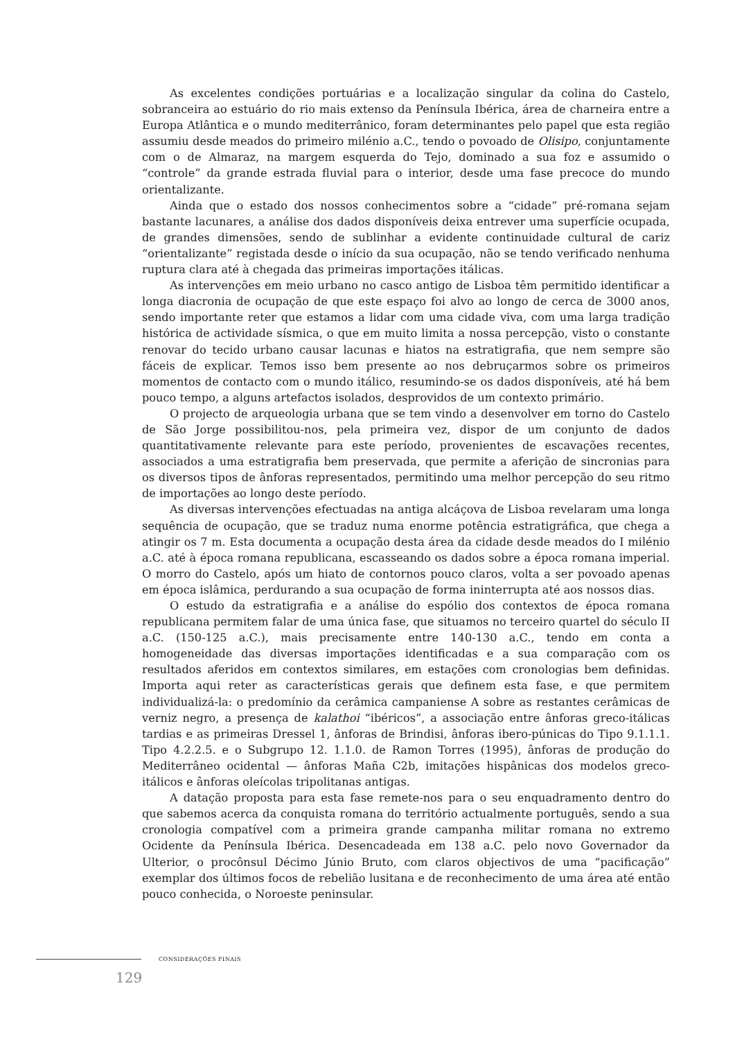As excelentes condições portuárias e a localização singular da colina do Castelo, sobranceira ao estuário do rio mais extenso da Península Ibérica, área de charneira entre a Europa Atlântica e o mundo mediterrânico, foram determinantes pelo papel que esta região assumiu desde meados do primeiro milénio a.C., tendo o povoado de Olisipo, conjuntamente com o de Almaraz, na margem esquerda do Tejo, dominado a sua foz e assumido o “controle” da grande estrada fluvial para o interior, desde uma fase precoce do mundo orientalizante.
Ainda que o estado dos nossos conhecimentos sobre a “cidade” pré-romana sejam bastante lacunares, a análise dos dados disponíveis deixa entrever uma superfície ocupada, de grandes dimensões, sendo de sublinhar a evidente continuidade cultural de cariz “orientalizante” registada desde o início da sua ocupação, não se tendo verificado nenhuma ruptura clara até à chegada das primeiras importações itálicas.
As intervenções em meio urbano no casco antigo de Lisboa têm permitido identificar a longa diacronia de ocupação de que este espaço foi alvo ao longo de cerca de 3000 anos, sendo importante reter que estamos a lidar com uma cidade viva, com uma larga tradição histórica de actividade sísmica, o que em muito limita a nossa percepção, visto o constante renovar do tecido urbano causar lacunas e hiatos na estratigrafia, que nem sempre são fáceis de explicar. Temos isso bem presente ao nos debruçarmos sobre os primeiros momentos de contacto com o mundo itálico, resumindo-se os dados disponíveis, até há bem pouco tempo, a alguns artefactos isolados, desprovidos de um contexto primário.
O projecto de arqueologia urbana que se tem vindo a desenvolver em torno do Castelo de São Jorge possibilitou-nos, pela primeira vez, dispor de um conjunto de dados quantitativamente relevante para este período, provenientes de escavações recentes, associados a uma estratigrafia bem preservada, que permite a aferição de sincronias para os diversos tipos de ânforas representados, permitindo uma melhor percepção do seu ritmo de importações ao longo deste período.
As diversas intervenções efectuadas na antiga alcáçova de Lisboa revelaram uma longa sequência de ocupação, que se traduz numa enorme potência estratigráfica, que chega a atingir os 7 m. Esta documenta a ocupação desta área da cidade desde meados do I milénio a.C. até à época romana republicana, escasseando os dados sobre a época romana imperial. O morro do Castelo, após um hiato de contornos pouco claros, volta a ser povoado apenas em época islâmica, perdurando a sua ocupação de forma ininterrupta até aos nossos dias.
O estudo da estratigrafia e a análise do espólio dos contextos de época romana republicana permitem falar de uma única fase, que situamos no terceiro quartel do século II a.C. (150-125 a.C.), mais precisamente entre 140-130 a.C., tendo em conta a homogeneidade das diversas importações identificadas e a sua comparação com os resultados aferidos em contextos similares, em estações com cronologias bem definidas. Importa aqui reter as características gerais que definem esta fase, e que permitem individualizá-la: o predomínio da cerâmica campaniense A sobre as restantes cerâmicas de verniz negro, a presença de kalathoi “ibéricos”, a associação entre ânforas greco-itálicas tardias e as primeiras Dressel 1, ânforas de Brindisi, ânforas ibero-púnicas do Tipo 9.1.1.1. Tipo 4.2.2.5. e o Subgrupo 12. 1.1.0. de Ramon Torres (1995), ânforas de produção do Mediterrâneo ocidental — ânforas Maña C2b, imitações hispânicas dos modelos greco-itálicos e ânforas oleícolas tripolitanas antigas.
A datação proposta para esta fase remete-nos para o seu enquadramento dentro do que sabemos acerca da conquista romana do território actualmente português, sendo a sua cronologia compatível com a primeira grande campanha militar romana no extremo Ocidente da Península Ibérica. Desencadeada em 138 a.C. pelo novo Governador da Ulterior, o procônsul Décimo Júnio Bruto, com claros objectivos de uma “pacificação” exemplar dos últimos focos de rebelião lusitana e de reconhecimento de uma área até então pouco conhecida, o Noroeste peninsular.
CONSIDERAÇÕES FINAIS
129